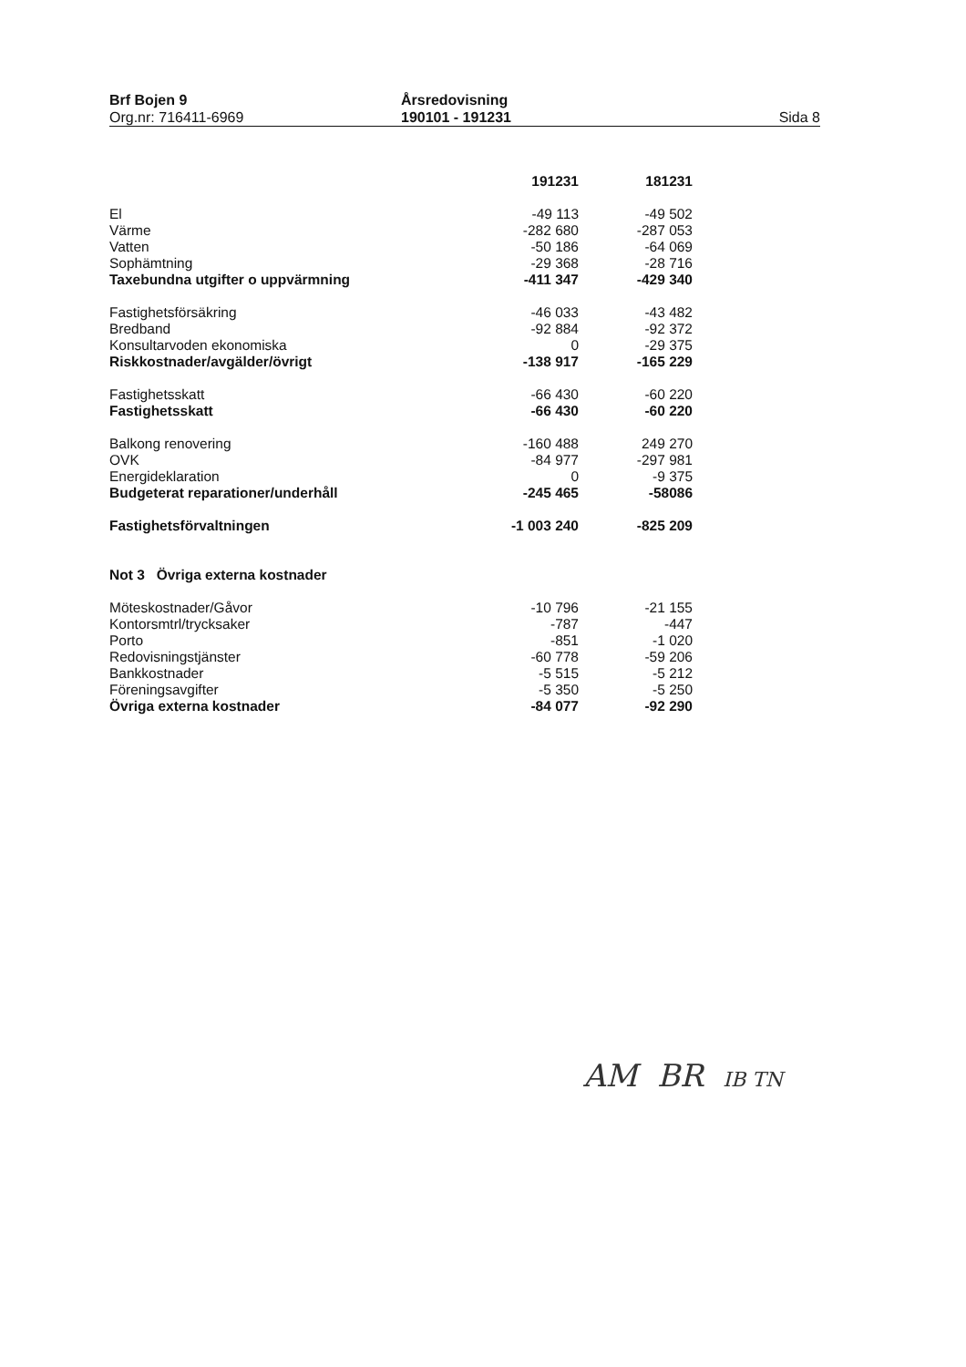Brf Bojen 9
Org.nr: 716411-6969
Årsredovisning
190101 - 191231
Sida 8
| | 191231 | 181231 |
| --- | --- | --- |
| El | -49 113 | -49 502 |
| Värme | -282 680 | -287 053 |
| Vatten | -50 186 | -64 069 |
| Sophämtning | -29 368 | -28 716 |
| Taxebundna utgifter o uppvärmning | -411 347 | -429 340 |
| Fastighetsförsäkring | -46 033 | -43 482 |
| Bredband | -92 884 | -92 372 |
| Konsultarvoden ekonomiska | 0 | -29 375 |
| Riskkostnader/avgälder/övrigt | -138 917 | -165 229 |
| Fastighetsskatt | -66 430 | -60 220 |
| Fastighetsskatt | -66 430 | -60 220 |
| Balkong renovering | -160 488 | 249 270 |
| OVK | -84 977 | -297 981 |
| Energideklaration | 0 | -9 375 |
| Budgeterat reparationer/underhåll | -245 465 | -58086 |
| Fastighetsförvaltningen | -1 003 240 | -825 209 |
| Not 3 Övriga externa kostnader | | |
| Möteskostnader/Gåvor | -10 796 | -21 155 |
| Kontorsmtrl/trycksaker | -787 | -447 |
| Porto | -851 | -1 020 |
| Redovisningstjänster | -60 778 | -59 206 |
| Bankkostnader | -5 515 | -5 212 |
| Föreningsavgifter | -5 350 | -5 250 |
| Övriga externa kostnader | -84 077 | -92 290 |
AM BR IB TN